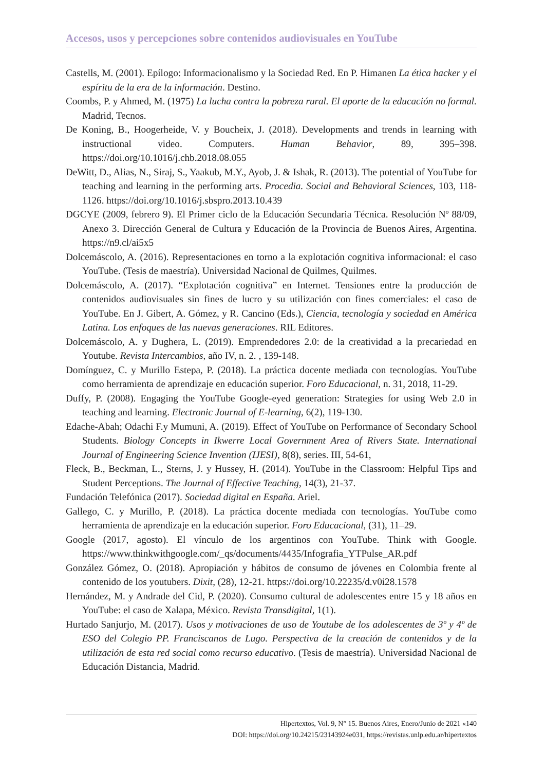Accesos, usos y percepciones sobre contenidos audiovisuales en YouTube
Castells, M. (2001). Epílogo: Informacionalismo y la Sociedad Red. En P. Himanen La ética hacker y el espíritu de la era de la información. Destino.
Coombs, P. y Ahmed, M. (1975) La lucha contra la pobreza rural. El aporte de la educación no formal. Madrid, Tecnos.
De Koning, B., Hoogerheide, V. y Boucheix, J. (2018). Developments and trends in learning with instructional video. Computers. Human Behavior, 89, 395–398. https://doi.org/10.1016/j.chb.2018.08.055
DeWitt, D., Alias, N., Siraj, S., Yaakub, M.Y., Ayob, J. & Ishak, R. (2013). The potential of YouTube for teaching and learning in the performing arts. Procedia. Social and Behavioral Sciences, 103, 118-1126. https://doi.org/10.1016/j.sbspro.2013.10.439
DGCYE (2009, febrero 9). El Primer ciclo de la Educación Secundaria Técnica. Resolución Nº 88/09, Anexo 3. Dirección General de Cultura y Educación de la Provincia de Buenos Aires, Argentina. https://n9.cl/ai5x5
Dolcemáscolo, A. (2016). Representaciones en torno a la explotación cognitiva informacional: el caso YouTube. (Tesis de maestría). Universidad Nacional de Quilmes, Quilmes.
Dolcemáscolo, A. (2017). “Explotación cognitiva” en Internet. Tensiones entre la producción de contenidos audiovisuales sin fines de lucro y su utilización con fines comerciales: el caso de YouTube. En J. Gibert, A. Gómez, y R. Cancino (Eds.), Ciencia, tecnología y sociedad en América Latina. Los enfoques de las nuevas generaciones. RIL Editores.
Dolcemáscolo, A. y Dughera, L. (2019). Emprendedores 2.0: de la creatividad a la precariedad en Youtube. Revista Intercambios, año IV, n. 2. , 139-148.
Domínguez, C. y Murillo Estepa, P. (2018). La práctica docente mediada con tecnologías. YouTube como herramienta de aprendizaje en educación superior. Foro Educacional, n. 31, 2018, 11-29.
Duffy, P. (2008). Engaging the YouTube Google-eyed generation: Strategies for using Web 2.0 in teaching and learning. Electronic Journal of E-learning, 6(2), 119-130.
Edache-Abah; Odachi F.y Mumuni, A. (2019). Effect of YouTube on Performance of Secondary School Students. Biology Concepts in Ikwerre Local Government Area of Rivers State. International Journal of Engineering Science Invention (IJESI), 8(8), series. III, 54-61,
Fleck, B., Beckman, L., Sterns, J. y Hussey, H. (2014). YouTube in the Classroom: Helpful Tips and Student Perceptions. The Journal of Effective Teaching, 14(3), 21-37.
Fundación Telefónica (2017). Sociedad digital en España. Ariel.
Gallego, C. y Murillo, P. (2018). La práctica docente mediada con tecnologías. YouTube como herramienta de aprendizaje en la educación superior. Foro Educacional, (31), 11–29.
Google (2017, agosto). El vínculo de los argentinos con YouTube. Think with Google. https://www.thinkwithgoogle.com/_qs/documents/4435/Infografia_YTPulse_AR.pdf
González Gómez, O. (2018). Apropiación y hábitos de consumo de jóvenes en Colombia frente al contenido de los youtubers. Dixit, (28), 12-21. https://doi.org/10.22235/d.v0i28.1578
Hernández, M. y Andrade del Cid, P. (2020). Consumo cultural de adolescentes entre 15 y 18 años en YouTube: el caso de Xalapa, México. Revista Transdigital, 1(1).
Hurtado Sanjurjo, M. (2017). Usos y motivaciones de uso de Youtube de los adolescentes de 3º y 4º de ESO del Colegio PP. Franciscanos de Lugo. Perspectiva de la creación de contenidos y de la utilización de esta red social como recurso educativo. (Tesis de maestría). Universidad Nacional de Educación Distancia, Madrid.
Hipertextos, Vol. 9, N° 15. Buenos Aires, Enero/Junio de 2021 «140
DOI: https://doi.org/10.24215/23143924e031, https://revistas.unlp.edu.ar/hipertextos